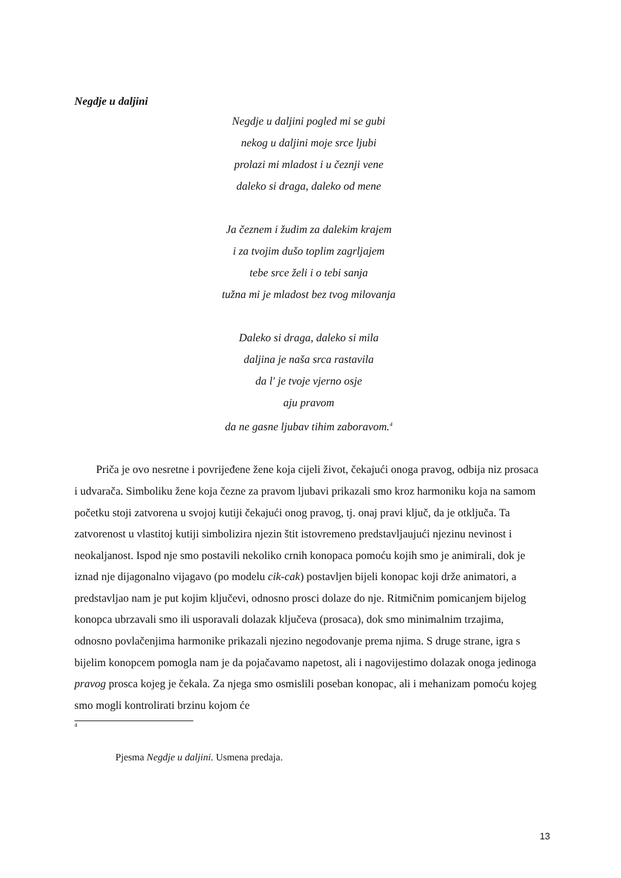Negdje u daljini
Negdje u daljini pogled mi se gubi
nekog u daljini moje srce ljubi
prolazi mi mladost i u čeznji vene
daleko si draga, daleko od mene
Ja čeznem i žudim za dalekim krajem
i za tvojim dušo toplim zagrljajem
tebe srce želi i o tebi sanja
tužna mi je mladost bez tvog milovanja
Daleko si draga, daleko si mila
daljina je naša srca rastavila
da l' je tvoje vjerno osje
aju pravom
da ne gasne ljubav tihim zaboravom.<sup>4</sup>
Priča je ovo nesretne i povrijeđene žene koja cijeli život, čekajući onoga pravog, odbija niz prosaca i udvarača. Simboliku žene koja čezne za pravom ljubavi prikazali smo kroz harmoniku koja na samom početku stoji zatvorena u svojoj kutiji čekajući onog pravog, tj. onaj pravi ključ, da je otključa. Ta zatvorenost u vlastitoj kutiji simbolizira njezin štit istovremeno predstavljaujući njezinu nevinost i neokaljanost. Ispod nje smo postavili nekoliko crnih konopaca pomoću kojih smo je animirali, dok je iznad nje dijagonalno vijagavo (po modelu cik-cak) postavljen bijeli konopac koji drže animatori, a predstavljao nam je put kojim ključevi, odnosno prosci dolaze do nje. Ritmičnim pomicanjem bijelog konopca ubrzavali smo ili usporavali dolazak ključeva (prosaca), dok smo minimalnim trzajima, odnosno povlačenjima harmonike prikazali njezino negodovanje prema njima. S druge strane, igra s bijelim konopcem pomogla nam je da pojačavamo napetost, ali i nagovijestimo dolazak onoga jedinoga pravog prosca kojeg je čekala. Za njega smo osmislili poseban konopac, ali i mehanizam pomoću kojeg smo mogli kontrolirati brzinu kojom će
4
Pjesma Negdje u daljini. Usmena predaja.
13